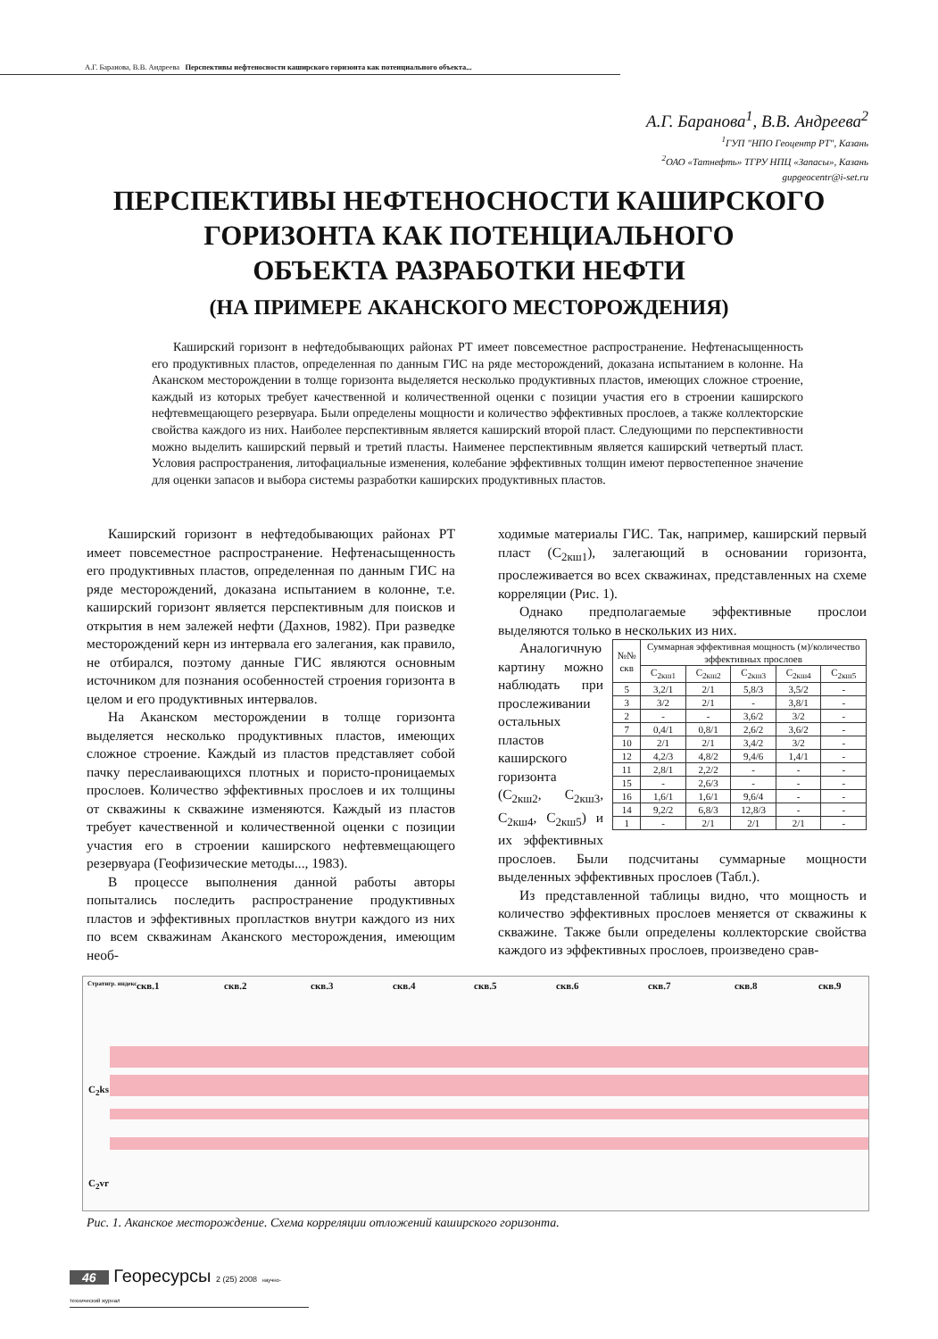А.Г. Баранова, В.В. Андреева Перспективы нефтеносности каширского горизонта как потенциального объекта...
А.Г. Баранова<sup>1</sup>, В.В. Андреева<sup>2</sup>
<sup>1</sup> ГУП "НПО Геоцентр РТ", Казань
<sup>2</sup> ОАО «Татнефть» ТГРУ НПЦ «Запасы», Казань
gupgeocentr@i-set.ru
ПЕРСПЕКТИВЫ НЕФТЕНОСНОСТИ КАШИРСКОГО
ГОРИЗОНТА КАК ПОТЕНЦИАЛЬНОГО
ОБЪЕКТА РАЗРАБОТКИ НЕФТИ
(НА ПРИМЕРЕ АКАНСКОГО МЕСТОРОЖДЕНИЯ)
Каширский горизонт в нефтедобывающих районах РТ имеет повсеместное распространение. Нефтенасыщенность его продуктивных пластов, определенная по данным ГИС на ряде месторождений, доказана испытанием в колонне. На Аканском месторождении в толще горизонта выделяется несколько продуктивных пластов, имеющих сложное строение, каждый из которых требует качественной и количественной оценки с позиции участия его в строении каширского нефтевмещающего резервуара. Были определены мощности и количество эффективных прослоев, а также коллекторские свойства каждого из них. Наиболее перспективным является каширский второй пласт. Следующими по перспективности можно выделить каширский первый и третий пласты. Наименее перспективным является каширский четвертый пласт. Условия распространения, литофациальные изменения, колебание эффективных толщин имеют первостепенное значение для оценки запасов и выбора системы разработки каширских продуктивных пластов.
Каширский горизонт в нефтедобывающих районах РТ имеет повсеместное распространение. Нефтенасыщенность его продуктивных пластов, определенная по данным ГИС на ряде месторождений, доказана испытанием в колонне, т.е. каширский горизонт является перспективным для поисков и открытия в нем залежей нефти (Дахнов, 1982). При разведке месторождений керн из интервала его залегания, как правило, не отбирался, поэтому данные ГИС являются основным источником для познания особенностей строения горизонта в целом и его продуктивных интервалов.
На Аканском месторождении в толще горизонта выделяется несколько продуктивных пластов, имеющих сложное строение. Каждый из пластов представляет собой пачку переслаивающихся плотных и пористо-проницаемых прослоев. Количество эффективных прослоев и их толщины от скважины к скважине изменяются. Каждый из пластов требует качественной и количественной оценки с позиции участия его в строении каширского нефтевмещающего резервуара (Геофизические методы..., 1983).
В процессе выполнения данной работы авторы попытались последить распространение продуктивных пластов и эффективных пропластков внутри каждого из них по всем скважинам Аканского месторождения, имеющим необ-
ходимые материалы ГИС. Так, например, каширский первый пласт (С<sub>2кш1</sub>), залегающий в основании горизонта, прослеживается во всех скважинах, представленных на схеме корреляции (Рис. 1).
Однако предполагаемые эффективные прослои выделяются только в нескольких из них.
| №№ скв | Суммарная эффективная мощность (м)/количество эффективных прослоев | | | | |
| --- | --- | --- | --- | --- | --- |
| | С<sub>2кш1</sub> | С<sub>2кш2</sub> | С<sub>2кш3</sub> | С<sub>2кш4</sub> | С<sub>2кш5</sub> |
| 5 | 3,2/1 | 2/1 | 5,8/3 | 3,5/2 | - |
| 3 | 3/2 | 2/1 | - | 3,8/1 | - |
| 2 | - | - | 3,6/2 | 3/2 | - |
| 7 | 0,4/1 | 0,8/1 | 2,6/2 | 3,6/2 | - |
| 10 | 2/1 | 2/1 | 3,4/2 | 3/2 | - |
| 12 | 4,2/3 | 4,8/2 | 9,4/6 | 1,4/1 | - |
| 11 | 2,8/1 | 2,2/2 | - | - | - |
| 15 | - | 2,6/3 | - | - | - |
| 16 | 1,6/1 | 1,6/1 | 9,6/4 | - | - |
| 14 | 9,2/2 | 6,8/3 | 12,8/3 | - | - |
| 1 | - | 2/1 | 2/1 | 2/1 | - |
Аналогичную картину можно наблюдать при прослеживании остальных пластов каширского горизонта (С<sub>2кш2</sub>, С<sub>2кш3</sub>, С<sub>2кш4</sub>, С<sub>2кш5</sub>) и их эффективных прослоев. Были подсчитаны суммарные мощности выделенных эффективных прослоев (Табл.).
Из представленной таблицы видно, что мощность и количество эффективных прослоев меняется от скважины к скважине. Также были определены коллекторские свойства каждого из эффективных прослоев, произведено срав-
Стратигр. индекс скв.1 скв.2 скв.3 скв.4 скв.5 скв.6 скв.7 скв.8 скв.9
C<sub>2</sub>ks
C<sub>2</sub>vr
Рис. 1. Аканское месторождение. Схема корреляции отложений каширского горизонта.
46 Георесурсы 2 (25) 2008 научно-технический журнал